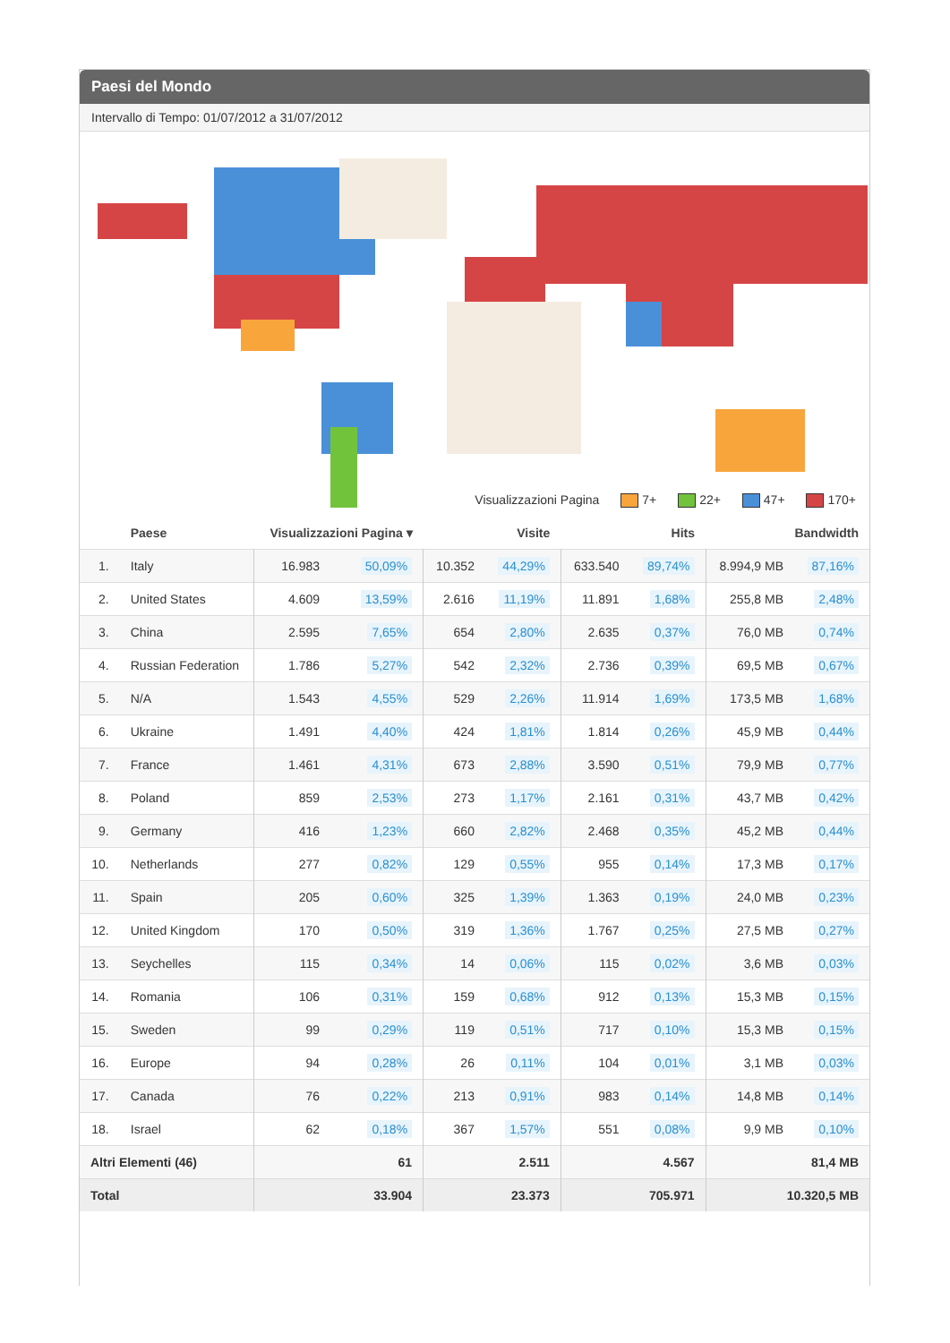Paesi del Mondo
Intervallo di Tempo: 01/07/2012 a 31/07/2012
Visualizzazioni Pagina 7+ 22+ 47+ 170+
| | Paese | Visualizzazioni Pagina ▾ | | Visite | | Hits | | Bandwidth | |
| --- | --- | --- | --- | --- | --- | --- | --- | --- | --- |
| 1. | Italy | 16.983 | 50,09% | 10.352 | 44,29% | 633.540 | 89,74% | 8.994,9 MB | 87,16% |
| 2. | United States | 4.609 | 13,59% | 2.616 | 11,19% | 11.891 | 1,68% | 255,8 MB | 2,48% |
| 3. | China | 2.595 | 7,65% | 654 | 2,80% | 2.635 | 0,37% | 76,0 MB | 0,74% |
| 4. | Russian Federation | 1.786 | 5,27% | 542 | 2,32% | 2.736 | 0,39% | 69,5 MB | 0,67% |
| 5. | N/A | 1.543 | 4,55% | 529 | 2,26% | 11.914 | 1,69% | 173,5 MB | 1,68% |
| 6. | Ukraine | 1.491 | 4,40% | 424 | 1,81% | 1.814 | 0,26% | 45,9 MB | 0,44% |
| 7. | France | 1.461 | 4,31% | 673 | 2,88% | 3.590 | 0,51% | 79,9 MB | 0,77% |
| 8. | Poland | 859 | 2,53% | 273 | 1,17% | 2.161 | 0,31% | 43,7 MB | 0,42% |
| 9. | Germany | 416 | 1,23% | 660 | 2,82% | 2.468 | 0,35% | 45,2 MB | 0,44% |
| 10. | Netherlands | 277 | 0,82% | 129 | 0,55% | 955 | 0,14% | 17,3 MB | 0,17% |
| 11. | Spain | 205 | 0,60% | 325 | 1,39% | 1.363 | 0,19% | 24,0 MB | 0,23% |
| 12. | United Kingdom | 170 | 0,50% | 319 | 1,36% | 1.767 | 0,25% | 27,5 MB | 0,27% |
| 13. | Seychelles | 115 | 0,34% | 14 | 0,06% | 115 | 0,02% | 3,6 MB | 0,03% |
| 14. | Romania | 106 | 0,31% | 159 | 0,68% | 912 | 0,13% | 15,3 MB | 0,15% |
| 15. | Sweden | 99 | 0,29% | 119 | 0,51% | 717 | 0,10% | 15,3 MB | 0,15% |
| 16. | Europe | 94 | 0,28% | 26 | 0,11% | 104 | 0,01% | 3,1 MB | 0,03% |
| 17. | Canada | 76 | 0,22% | 213 | 0,91% | 983 | 0,14% | 14,8 MB | 0,14% |
| 18. | Israel | 62 | 0,18% | 367 | 1,57% | 551 | 0,08% | 9,9 MB | 0,10% |
| Altri Elementi (46) | | 61 | | 2.511 | | 4.567 | | 81,4 MB | |
| Total | | 33.904 | | 23.373 | | 705.971 | | 10.320,5 MB | |